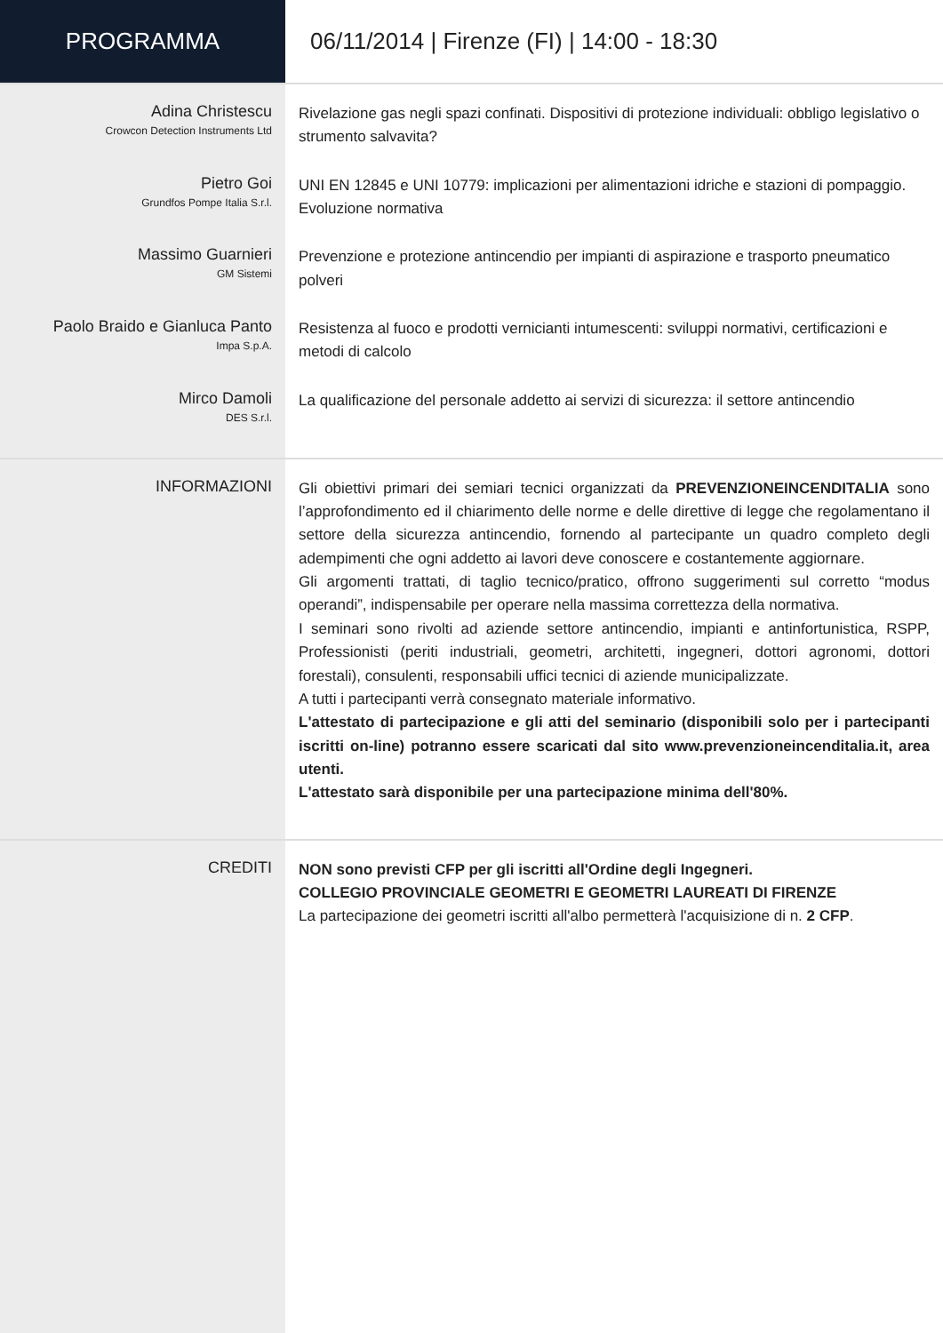PROGRAMMA
06/11/2014 | Firenze (FI) | 14:00 - 18:30
Adina Christescu
Crowcon Detection Instruments Ltd
Rivelazione gas negli spazi confinati. Dispositivi di protezione individuali: obbligo legislativo o strumento salvavita?
Pietro Goi
Grundfos Pompe Italia S.r.l.
UNI EN 12845 e UNI 10779: implicazioni per alimentazioni idriche e stazioni di pompaggio. Evoluzione normativa
Massimo Guarnieri
GM Sistemi
Prevenzione e protezione antincendio per impianti di aspirazione e trasporto pneumatico polveri
Paolo Braido e Gianluca Panto
Impa S.p.A.
Resistenza al fuoco e prodotti vernicianti intumescenti: sviluppi normativi, certificazioni e metodi di calcolo
Mirco Damoli
DES S.r.l.
La qualificazione del personale addetto ai servizi di sicurezza: il settore antincendio
INFORMAZIONI
Gli obiettivi primari dei semiari tecnici organizzati da PREVENZIONEINCENDITALIA sono l’approfondimento ed il chiarimento delle norme e delle direttive di legge che regolamentano il settore della sicurezza antincendio, fornendo al partecipante un quadro completo degli adempimenti che ogni addetto ai lavori deve conoscere e costantemente aggiornare.
Gli argomenti trattati, di taglio tecnico/pratico, offrono suggerimenti sul corretto “modus operandi”, indispensabile per operare nella massima correttezza della normativa.
I seminari sono rivolti ad aziende settore antincendio, impianti e antinfortunistica, RSPP, Professionisti (periti industriali, geometri, architetti, ingegneri, dottori agronomi, dottori forestali), consulenti, responsabili uffici tecnici di aziende municipalizzate.
A tutti i partecipanti verrà consegnato materiale informativo.
L'attestato di partecipazione e gli atti del seminario (disponibili solo per i partecipanti iscritti on-line) potranno essere scaricati dal sito www.prevenzioneincenditalia.it, area utenti.
L'attestato sarà disponibile per una partecipazione minima dell'80%.
CREDITI
NON sono previsti CFP per gli iscritti all'Ordine degli Ingegneri.
COLLEGIO PROVINCIALE GEOMETRI E GEOMETRI LAUREATI DI FIRENZE
La partecipazione dei geometri iscritti all'albo permetterà l'acquisizione di n. 2 CFP.